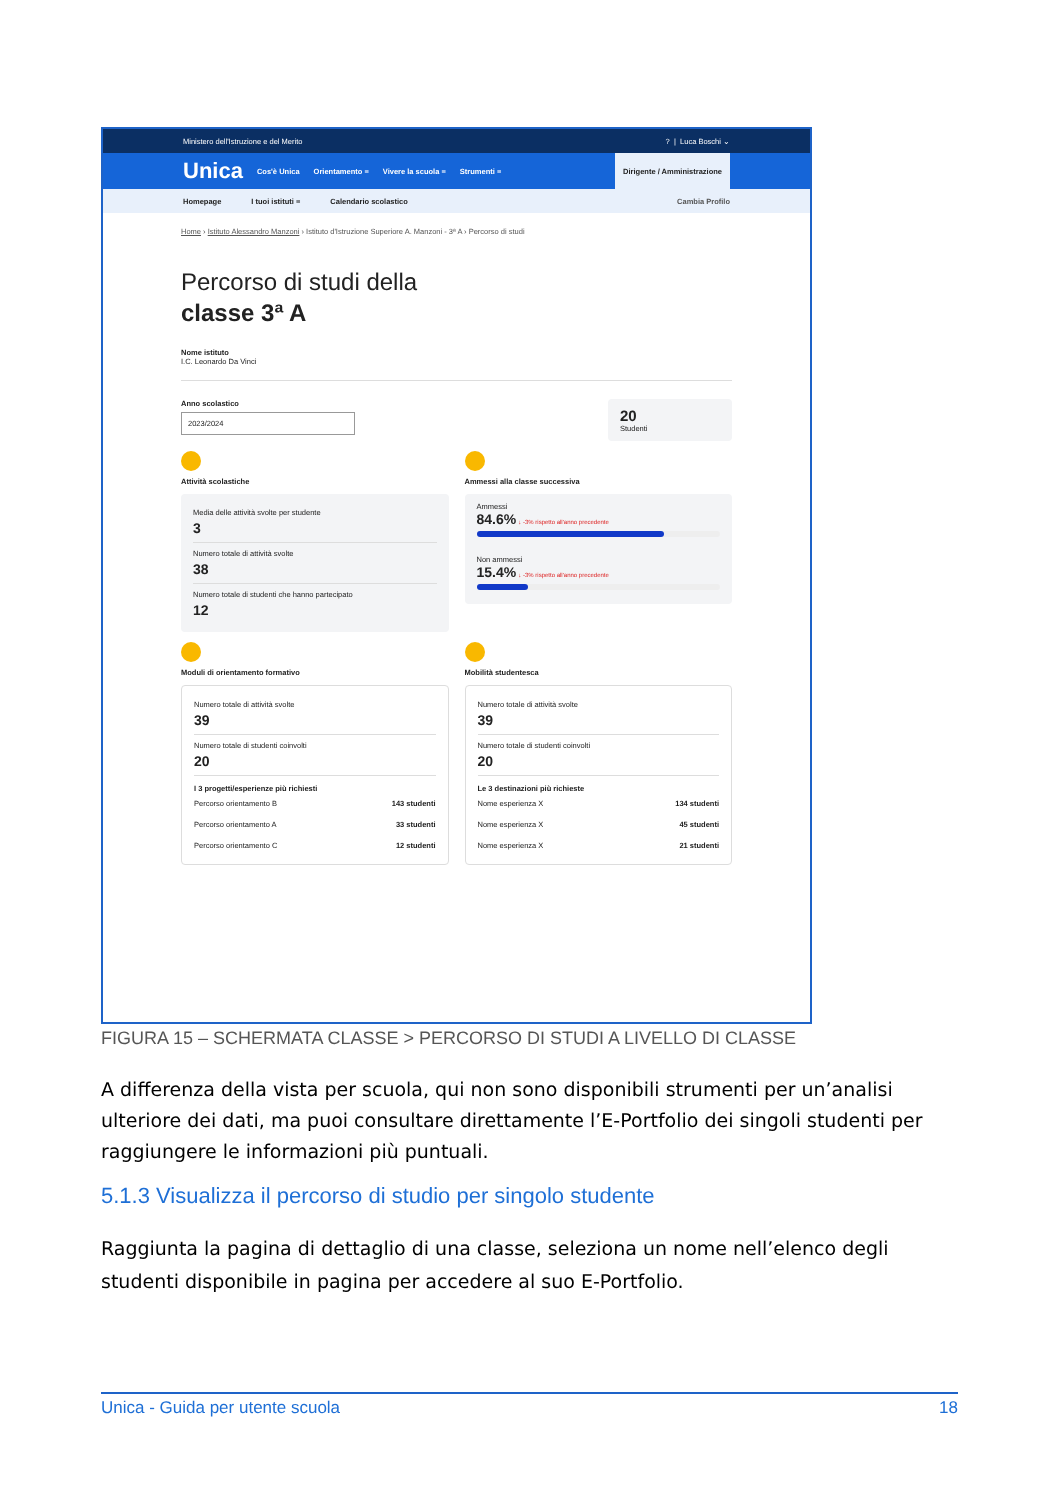Ministero dell'Istruzione e del Merito? | Luca Boschi ⌄
Unica Cos'è Unica Orientamento ≡ Vivere la scuola ≡ Strumenti ≡
Dirigente / Amministrazione
Homepage I tuoi istituti ≡ Calendario scolastico Cambia Profilo
Home › Istituto Alessandro Manzoni › Istituto d'Istruzione Superiore A. Manzoni - 3ª A › Percorso di studi
Percorso di studi della
classe 3ª A
Nome istituto
I.C. Leonardo Da Vinci
Anno scolastico
2023/2024
20
Studenti
Attività scolastiche
Media delle attività svolte per studente
3
Numero totale di attività svolte
38
Numero totale di studenti che hanno partecipato
12
Ammessi alla classe successiva
Ammessi
84.6% ↓ -3% rispetto all'anno precedente
Non ammessi
15.4% ↓ -3% rispetto all'anno precedente
Moduli di orientamento formativo
Numero totale di attività svolte
39
Numero totale di studenti coinvolti
20
I 3 progetti/esperienze più richiesti
Percorso orientamento B 143 studenti
Percorso orientamento A 33 studenti
Percorso orientamento C 12 studenti
Mobilità studentesca
Numero totale di attività svolte
39
Numero totale di studenti coinvolti
20
Le 3 destinazioni più richieste
Nome esperienza X 134 studenti
Nome esperienza X 45 studenti
Nome esperienza X 21 studenti
FIGURA 15 – SCHERMATA CLASSE > PERCORSO DI STUDI A LIVELLO DI CLASSE
A differenza della vista per scuola, qui non sono disponibili strumenti per un’analisi ulteriore dei dati, ma puoi consultare direttamente l’E-Portfolio dei singoli studenti per raggiungere le informazioni più puntuali.
5.1.3 Visualizza il percorso di studio per singolo studente
Raggiunta la pagina di dettaglio di una classe, seleziona un nome nell’elenco degli studenti disponibile in pagina per accedere al suo E-Portfolio.
Unica - Guida per utente scuola 18